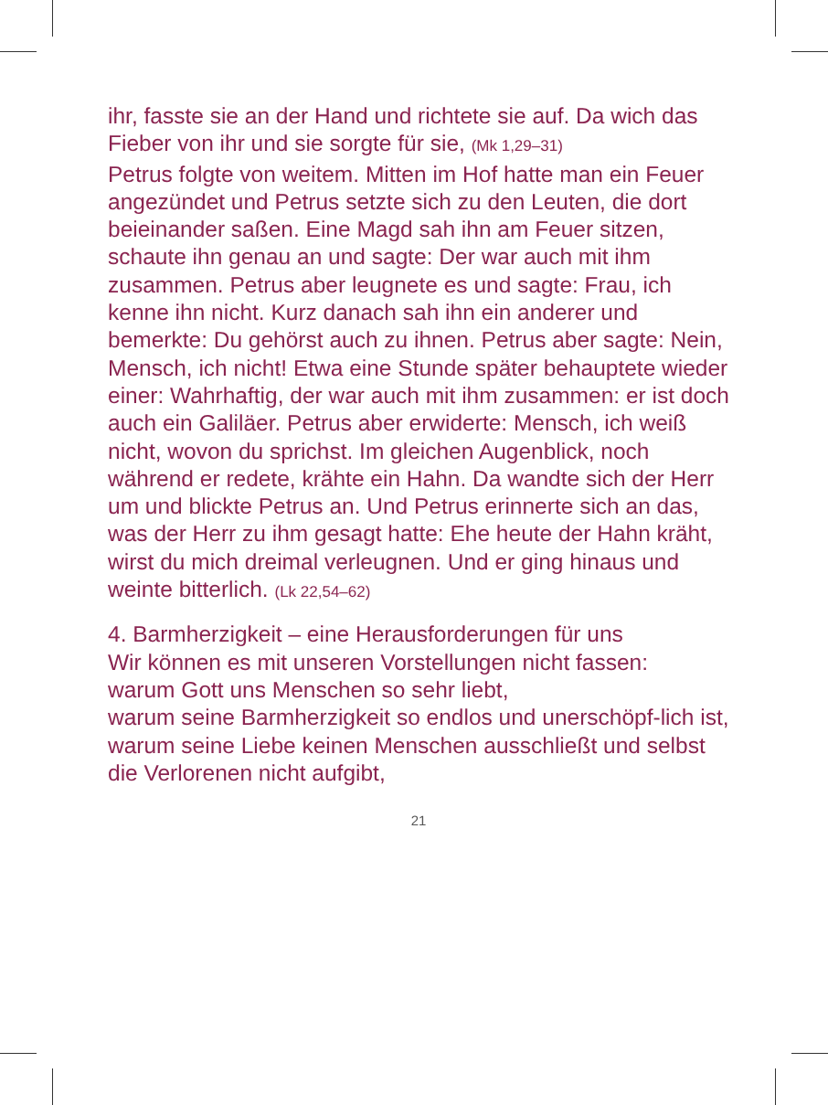ihr, fasste sie an der Hand und richtete sie auf. Da wich das Fieber von ihr und sie sorgte für sie, (Mk 1,29–31)
Petrus folgte von weitem. Mitten im Hof hatte man ein Feuer angezündet und Petrus setzte sich zu den Leuten, die dort beieinander saßen. Eine Magd sah ihn am Feuer sitzen, schaute ihn genau an und sagte: Der war auch mit ihm zusammen. Petrus aber leugnete es und sagte: Frau, ich kenne ihn nicht. Kurz danach sah ihn ein anderer und bemerkte: Du gehörst auch zu ihnen. Petrus aber sagte: Nein, Mensch, ich nicht! Etwa eine Stunde später behauptete wieder einer: Wahrhaftig, der war auch mit ihm zusammen: er ist doch auch ein Galiläer. Petrus aber erwiderte: Mensch, ich weiß nicht, wovon du sprichst. Im gleichen Augenblick, noch während er redete, krähte ein Hahn. Da wandte sich der Herr um und blickte Petrus an. Und Petrus erinnerte sich an das, was der Herr zu ihm gesagt hatte: Ehe heute der Hahn kräht, wirst du mich dreimal verleugnen. Und er ging hinaus und weinte bitterlich. (Lk 22,54–62)
4. Barmherzigkeit – eine Herausforderungen für uns
Wir können es mit unseren Vorstellungen nicht fassen:
warum Gott uns Menschen so sehr liebt,
warum seine Barmherzigkeit so endlos und unerschöpf-lich ist,
warum seine Liebe keinen Menschen ausschließt und selbst die Verlorenen nicht aufgibt,
21